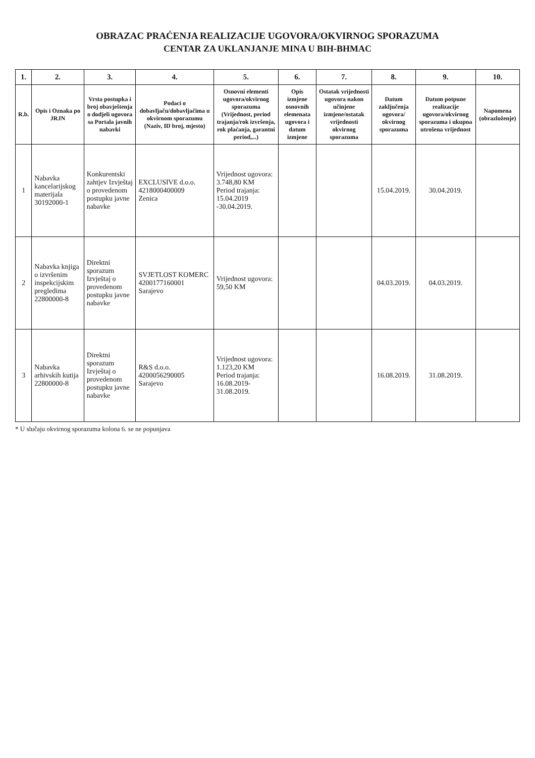OBRAZAC PRAĆENJA REALIZACIJE UGOVORA/OKVIRNOG SPORAZUMA
CENTAR ZA UKLANJANJE MINA U BIH-BHMAC
| 1. | 2. | 3. | 4. | 5. | 6. | 7. | 8. | 9. | 10. |
| --- | --- | --- | --- | --- | --- | --- | --- | --- | --- |
| R.b. | Opis i Oznaka po JRJN | Vrsta postupka i broj obavještenja o dodjeli ugovora sa Portala javnih nabavki | Podaci o dobavljaču/dobavljačima u okvirnom sporazumu (Naziv, ID broj, mjesto) | Osnovni elementi ugovora/okvirnog sporazuma (Vrijednost, period trajanja/rok izvršenja, rok plaćanja, garantni period,...) | Opis izmjene osnovnih elemenata ugovora i datum izmjene | Ostatak vrijednosti ugovora nakon učinjene izmjene/ostatak vrijednosti okvirnog sporazuma | Datum zaključenja ugovora/ okvirnog sporazuma | Datum potpune realizacije ugovora/okvirnog sporazuma i ukupna utrošena vrijednost | Napomena (obrazloženje) |
| 1 | Nabavka kancelarijskog materijala 30192000-1 | Konkurentski zahtjev Izvještaj o provedenom postupku javne nabavke | EXCLUSIVE d.o.o. 4218000400009 Zenica | Vrijednost ugovora: 3.748,80 KM Period trajanja: 15.04.2019 -30.04.2019. | | | 15.04.2019. | 30.04.2019. | |
| 2 | Nabavka knjiga o izvršenim inspekcijskim pregledima 22800000-8 | Direktni sporazum Izvještaj o provedenom postupku javne nabavke | SVJETLOST KOMERC 4200177160001 Sarajevo | Vrijednost ugovora: 59,50 KM | | | 04.03.2019. | 04.03.2019. | |
| 3 | Nabavka arhivskih kutija 22800000-8 | Direktni sporazum Izvještaj o provedenom postupku javne nabavke | R&S d.o.o. 4200056290005 Sarajevo | Vrijednost ugovora: 1.123,20 KM Period trajanja: 16.08.2019-31.08.2019. | | | 16.08.2019. | 31.08.2019. | |
* U slučaju okvirnog sporazuma kolona 6. se ne popunjava